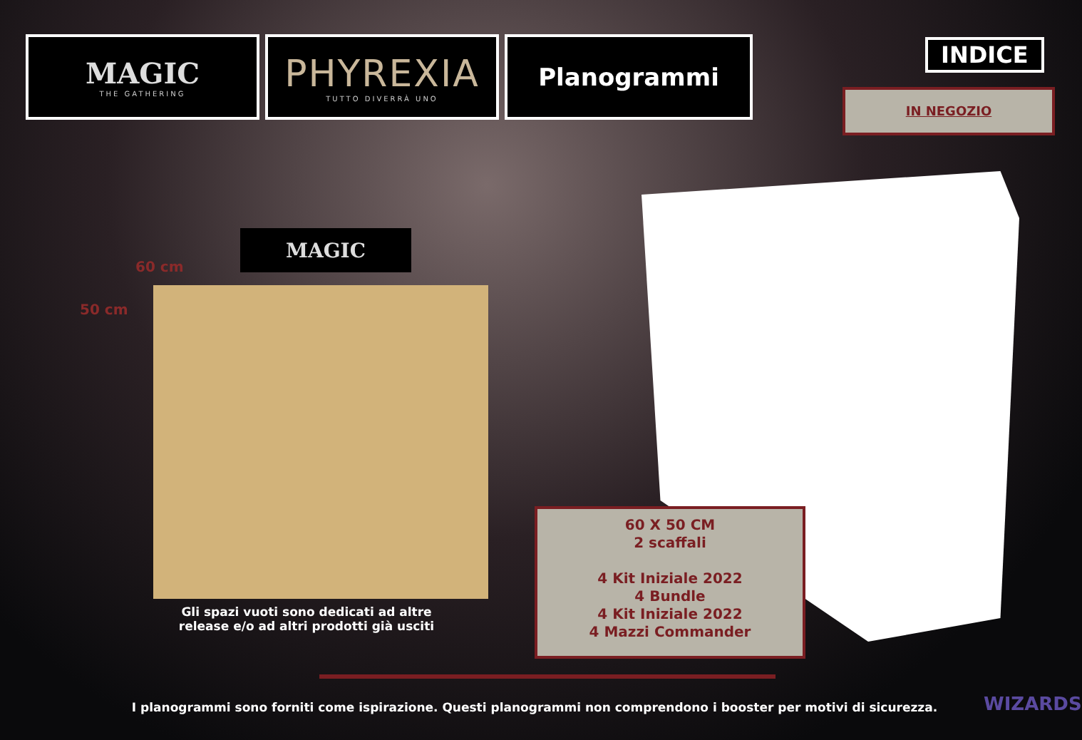MAGIC
THE GATHERING
PHYREXIA
TUTTO DIVERRÀ UNO
Planogrammi
INDICE
IN NEGOZIO
MAGIC
60 cm
50 cm
Gli spazi vuoti sono dedicati ad altre release e/o ad altri prodotti già usciti
60 X 50 CM
2 scaffali
4 Kit Iniziale 2022
4 Bundle
4 Kit Iniziale 2022
4 Mazzi Commander
I planogrammi sono forniti come ispirazione. Questi planogrammi non comprendono i booster per motivi di sicurezza. WIZARDS